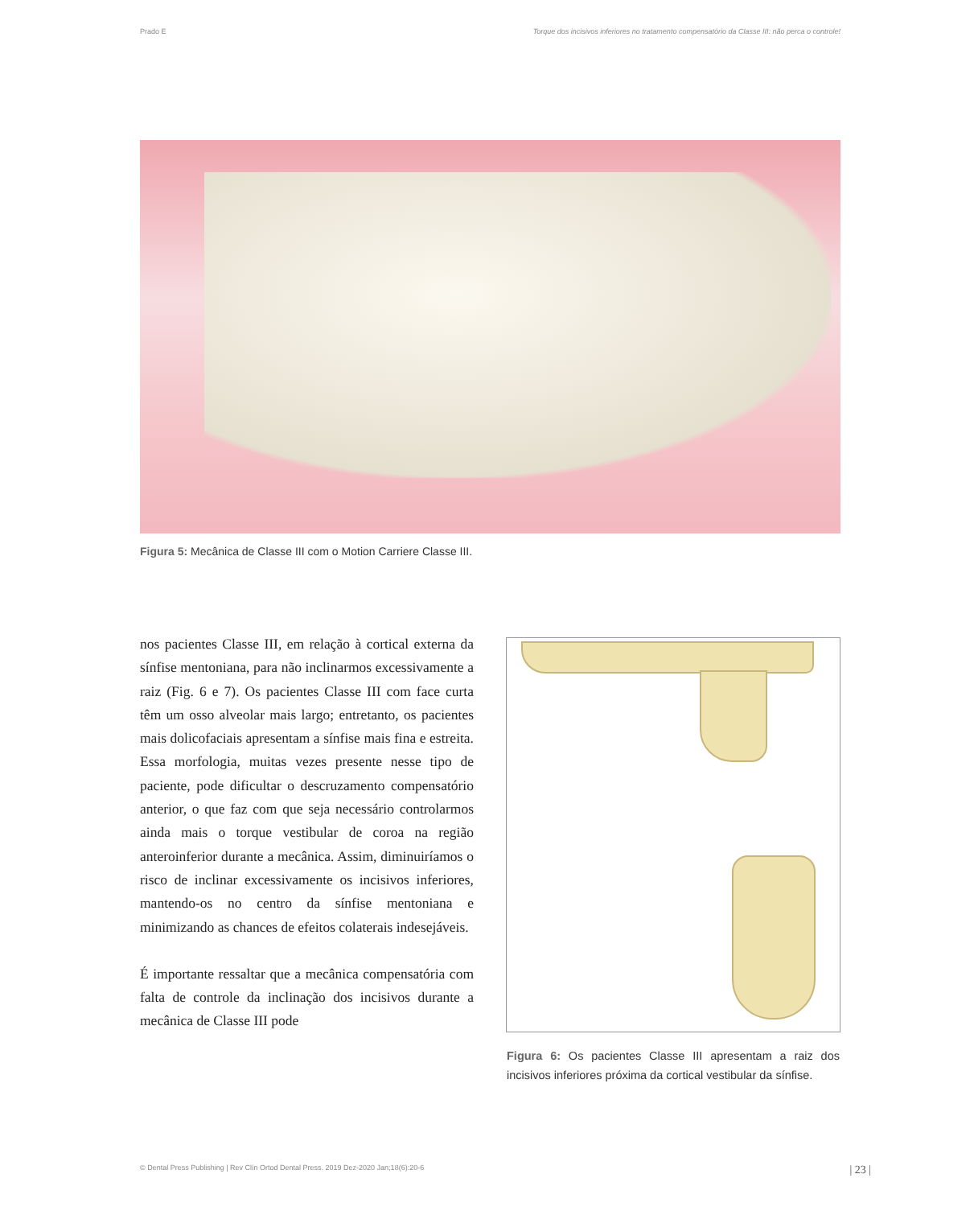Prado E Torque dos incisivos inferiores no tratamento compensatório da Classe III: não perca o controle!
Figura 5: Mecânica de Classe III com o Motion Carriere Classe III.
nos pacientes Classe III, em relação à cortical externa da sínfise mentoniana, para não inclinarmos excessivamente a raiz (Fig. 6 e 7). Os pacientes Classe III com face curta têm um osso alveolar mais largo; entretanto, os pacientes mais dolicofaciais apresentam a sínfise mais fina e estreita. Essa morfologia, muitas vezes presente nesse tipo de paciente, pode dificultar o descruzamento compensatório anterior, o que faz com que seja necessário controlarmos ainda mais o torque vestibular de coroa na região anteroinferior durante a mecânica. Assim, diminuiríamos o risco de inclinar excessivamente os incisivos inferiores, mantendo-os no centro da sínfise mentoniana e minimizando as chances de efeitos colaterais indesejáveis.
É importante ressaltar que a mecânica compensatória com falta de controle da inclinação dos incisivos durante a mecânica de Classe III pode
Figura 6: Os pacientes Classe III apresentam a raiz dos incisivos inferiores próxima da cortical vestibular da sínfise.
© Dental Press Publishing | Rev Clín Ortod Dental Press. 2019 Dez-2020 Jan;18(6):20-6 | 23 |